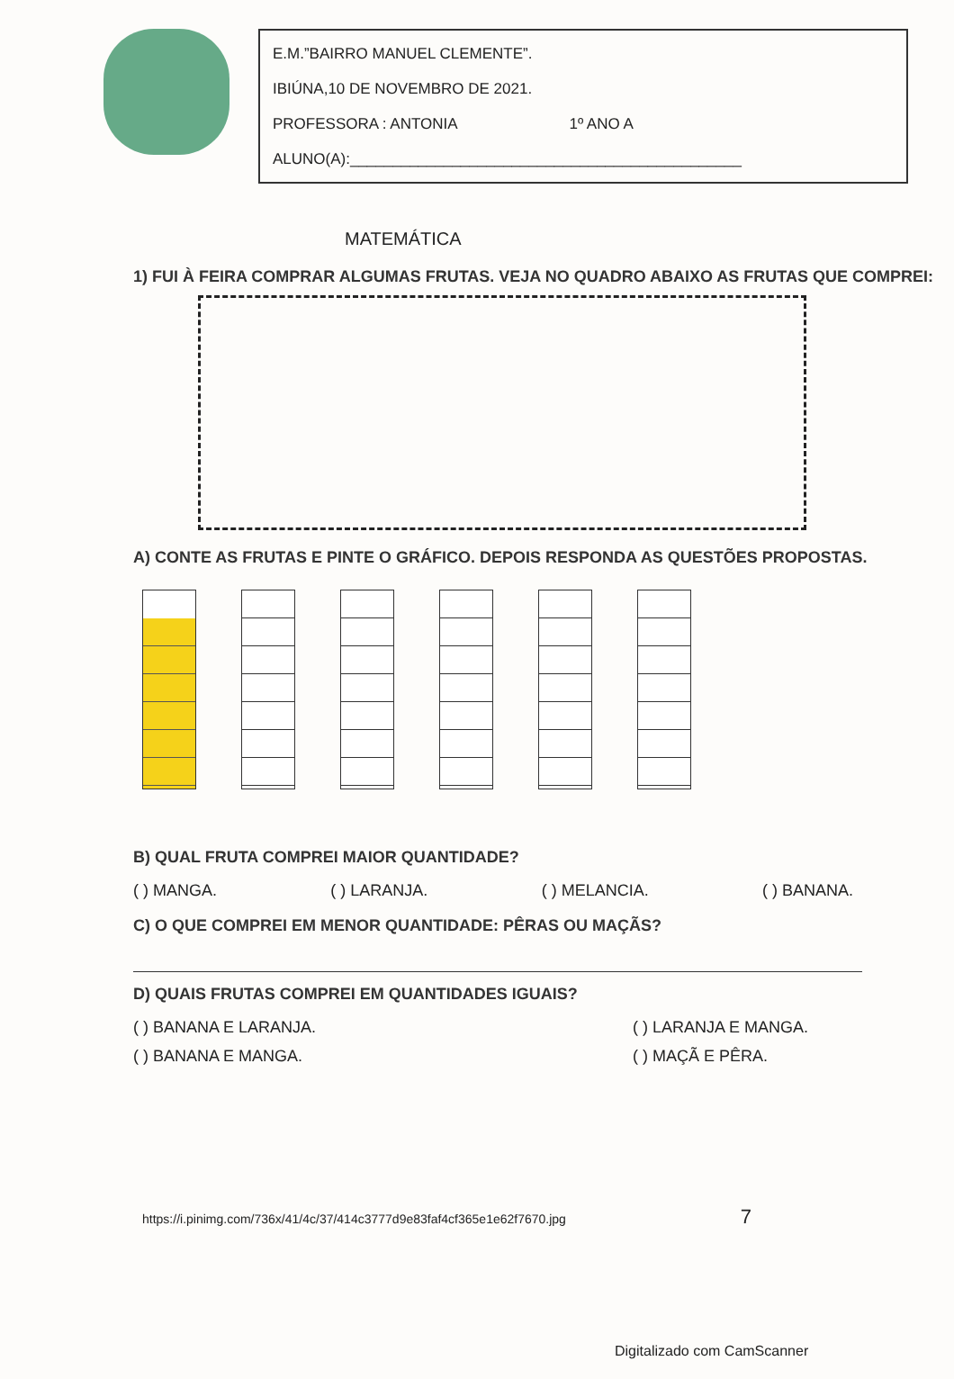E.M.”BAIRRO MANUEL CLEMENTE”.
IBIÚNA,10 DE NOVEMBRO DE 2021.
PROFESSORA : ANTONIA 1º ANO A
ALUNO(A):______________________________________________
MATEMÁTICA
1) FUI À FEIRA COMPRAR ALGUMAS FRUTAS. VEJA NO QUADRO ABAIXO AS FRUTAS QUE COMPREI:
A) CONTE AS FRUTAS E PINTE O GRÁFICO. DEPOIS RESPONDA AS QUESTÕES PROPOSTAS.
B) QUAL FRUTA COMPREI MAIOR QUANTIDADE?
( ) MANGA. ( ) LARANJA. ( ) MELANCIA. ( ) BANANA.
C) O QUE COMPREI EM MENOR QUANTIDADE: PÊRAS OU MAÇÃS?
D) QUAIS FRUTAS COMPREI EM QUANTIDADES IGUAIS?
( ) BANANA E LARANJA.
( ) BANANA E MANGA.
( ) LARANJA E MANGA.
( ) MAÇÃ E PÊRA.
https://i.pinimg.com/736x/41/4c/37/414c3777d9e83faf4cf365e1e62f7670.jpg 7
Digitalizado com CamScanner